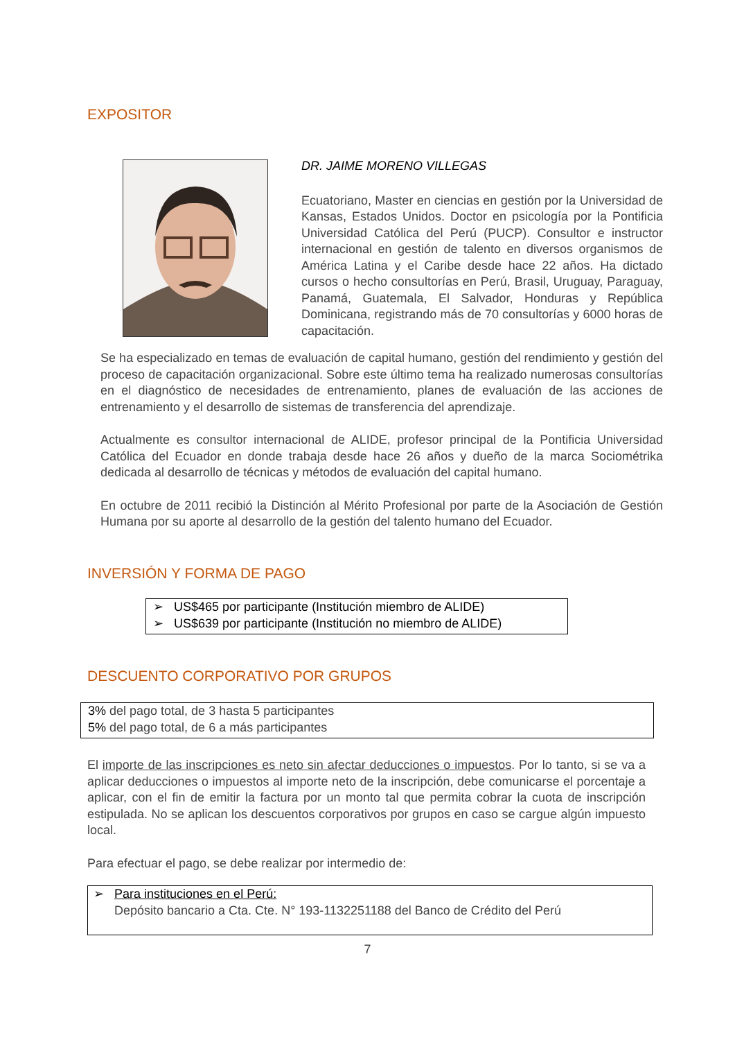EXPOSITOR
DR. JAIME MORENO VILLEGAS
Ecuatoriano, Master en ciencias en gestión por la Universidad de Kansas, Estados Unidos. Doctor en psicología por la Pontificia Universidad Católica del Perú (PUCP). Consultor e instructor internacional en gestión de talento en diversos organismos de América Latina y el Caribe desde hace 22 años. Ha dictado cursos o hecho consultorías en Perú, Brasil, Uruguay, Paraguay, Panamá, Guatemala, El Salvador, Honduras y República Dominicana, registrando más de 70 consultorías y 6000 horas de capacitación.
Se ha especializado en temas de evaluación de capital humano, gestión del rendimiento y gestión del proceso de capacitación organizacional. Sobre este último tema ha realizado numerosas consultorías en el diagnóstico de necesidades de entrenamiento, planes de evaluación de las acciones de entrenamiento y el desarrollo de sistemas de transferencia del aprendizaje.
Actualmente es consultor internacional de ALIDE, profesor principal de la Pontificia Universidad Católica del Ecuador en donde trabaja desde hace 26 años y dueño de la marca Sociométrika dedicada al desarrollo de técnicas y métodos de evaluación del capital humano.
En octubre de 2011 recibió la Distinción al Mérito Profesional por parte de la Asociación de Gestión Humana por su aporte al desarrollo de la gestión del talento humano del Ecuador.
INVERSIÓN Y FORMA DE PAGO
➢ US$465 por participante (Institución miembro de ALIDE)
➢ US$639 por participante (Institución no miembro de ALIDE)
DESCUENTO CORPORATIVO POR GRUPOS
3% del pago total, de 3 hasta 5 participantes
5% del pago total, de 6 a más participantes
El importe de las inscripciones es neto sin afectar deducciones o impuestos. Por lo tanto, si se va a aplicar deducciones o impuestos al importe neto de la inscripción, debe comunicarse el porcentaje a aplicar, con el fin de emitir la factura por un monto tal que permita cobrar la cuota de inscripción estipulada. No se aplican los descuentos corporativos por grupos en caso se cargue algún impuesto local.
Para efectuar el pago, se debe realizar por intermedio de:
➢ Para instituciones en el Perú:
Depósito bancario a Cta. Cte. N° 193-1132251188 del Banco de Crédito del Perú
7